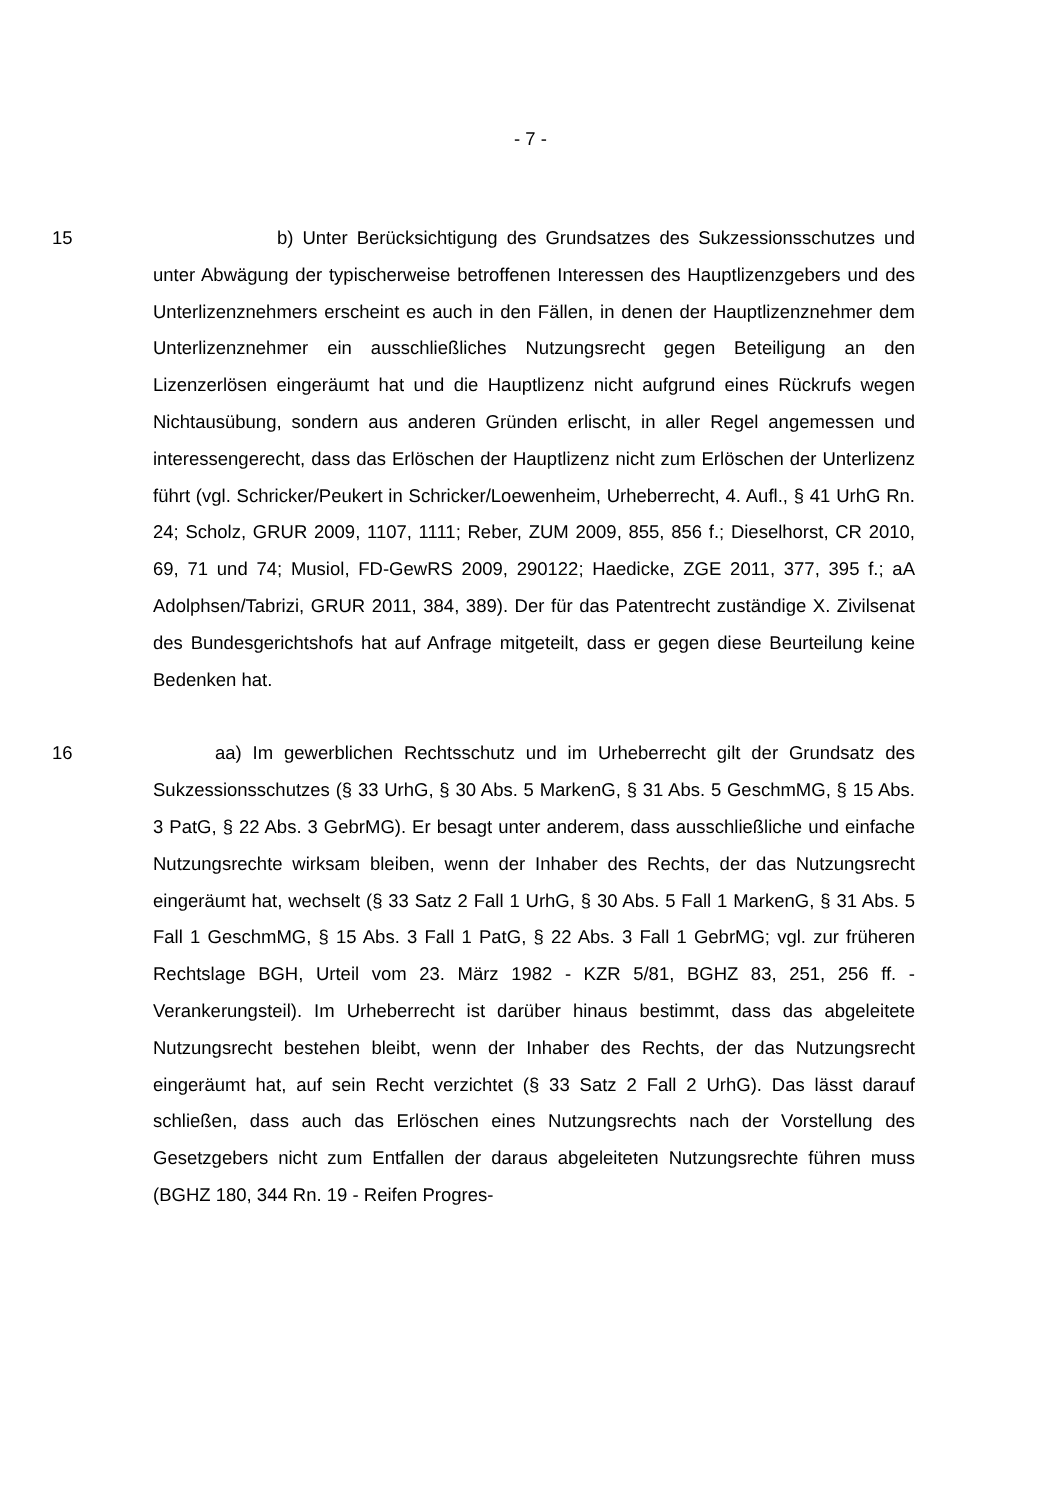- 7 -
15 b) Unter Berücksichtigung des Grundsatzes des Sukzessionsschutzes und unter Abwägung der typischerweise betroffenen Interessen des Hauptlizenzgebers und des Unterlizenznehmers erscheint es auch in den Fällen, in denen der Hauptlizenznehmer dem Unterlizenznehmer ein ausschließliches Nutzungsrecht gegen Beteiligung an den Lizenzerlösen eingeräumt hat und die Hauptlizenz nicht aufgrund eines Rückrufs wegen Nichtausübung, sondern aus anderen Gründen erlischt, in aller Regel angemessen und interessengerecht, dass das Erlöschen der Hauptlizenz nicht zum Erlöschen der Unterlizenz führt (vgl. Schricker/Peukert in Schricker/Loewenheim, Urheberrecht, 4. Aufl., § 41 UrhG Rn. 24; Scholz, GRUR 2009, 1107, 1111; Reber, ZUM 2009, 855, 856 f.; Dieselhorst, CR 2010, 69, 71 und 74; Musiol, FD-GewRS 2009, 290122; Haedicke, ZGE 2011, 377, 395 f.; aA Adolphsen/Tabrizi, GRUR 2011, 384, 389). Der für das Patentrecht zuständige X. Zivilsenat des Bundesgerichtshofs hat auf Anfrage mitgeteilt, dass er gegen diese Beurteilung keine Bedenken hat.
16 aa) Im gewerblichen Rechtsschutz und im Urheberrecht gilt der Grundsatz des Sukzessionsschutzes (§ 33 UrhG, § 30 Abs. 5 MarkenG, § 31 Abs. 5 GeschmMG, § 15 Abs. 3 PatG, § 22 Abs. 3 GebrMG). Er besagt unter anderem, dass ausschließliche und einfache Nutzungsrechte wirksam bleiben, wenn der Inhaber des Rechts, der das Nutzungsrecht eingeräumt hat, wechselt (§ 33 Satz 2 Fall 1 UrhG, § 30 Abs. 5 Fall 1 MarkenG, § 31 Abs. 5 Fall 1 GeschmMG, § 15 Abs. 3 Fall 1 PatG, § 22 Abs. 3 Fall 1 GebrMG; vgl. zur früheren Rechtslage BGH, Urteil vom 23. März 1982 - KZR 5/81, BGHZ 83, 251, 256 ff. - Verankerungsteil). Im Urheberrecht ist darüber hinaus bestimmt, dass das abgeleitete Nutzungsrecht bestehen bleibt, wenn der Inhaber des Rechts, der das Nutzungsrecht eingeräumt hat, auf sein Recht verzichtet (§ 33 Satz 2 Fall 2 UrhG). Das lässt darauf schließen, dass auch das Erlöschen eines Nutzungsrechts nach der Vorstellung des Gesetzgebers nicht zum Entfallen der daraus abgeleiteten Nutzungsrechte führen muss (BGHZ 180, 344 Rn. 19 - Reifen Progres-